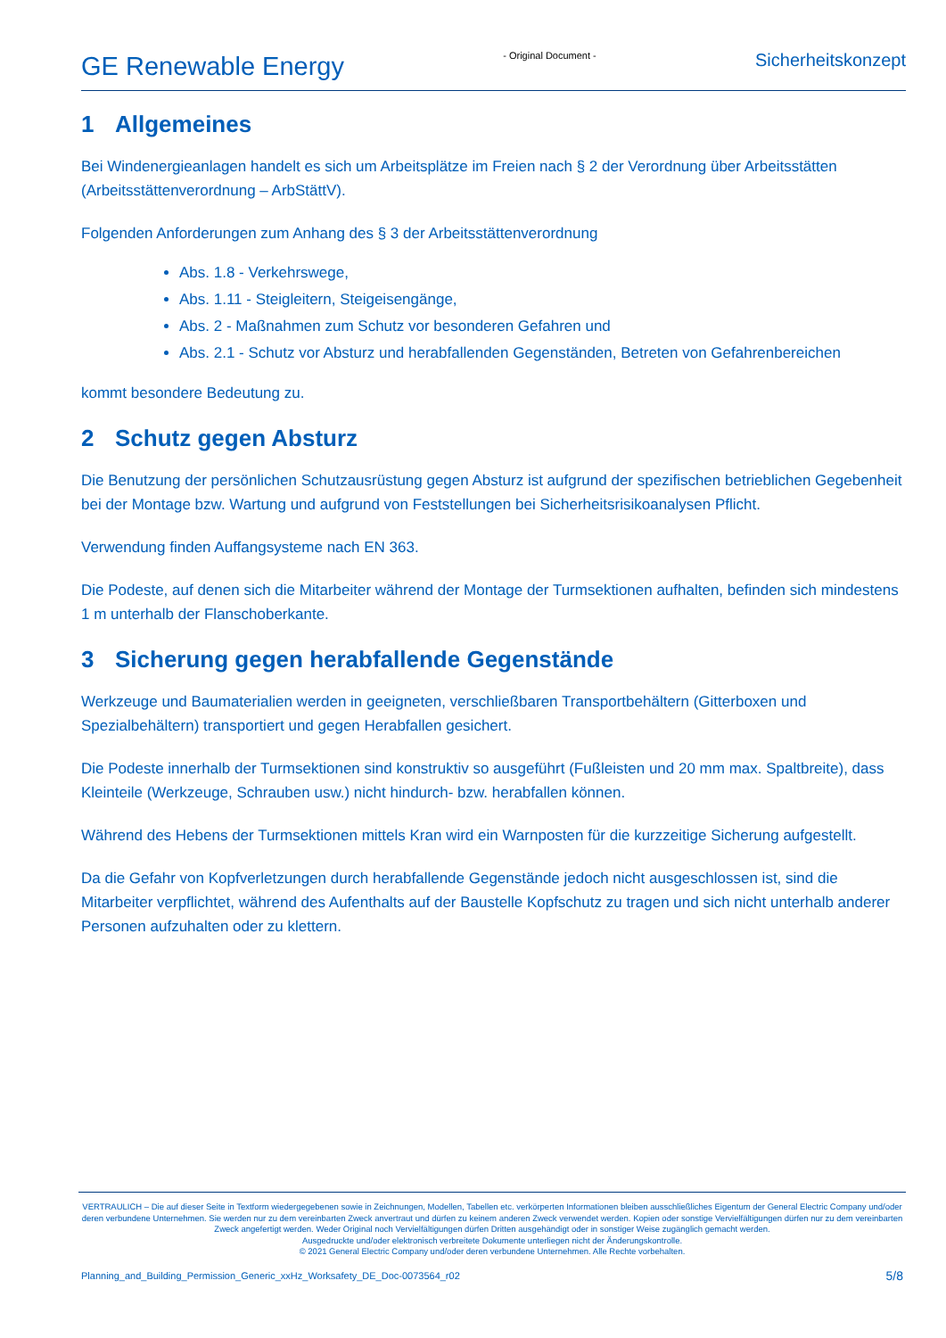GE Renewable Energy
- Original Document -
Sicherheitskonzept
1 Allgemeines
Bei Windenergieanlagen handelt es sich um Arbeitsplätze im Freien nach § 2 der Verordnung über Arbeitsstätten (Arbeitsstättenverordnung – ArbStättV).
Folgenden Anforderungen zum Anhang des § 3 der Arbeitsstättenverordnung
Abs. 1.8 - Verkehrswege,
Abs. 1.11 - Steigleitern, Steigeisengänge,
Abs. 2 - Maßnahmen zum Schutz vor besonderen Gefahren und
Abs. 2.1 - Schutz vor Absturz und herabfallenden Gegenständen, Betreten von Gefahrenbereichen
kommt besondere Bedeutung zu.
2 Schutz gegen Absturz
Die Benutzung der persönlichen Schutzausrüstung gegen Absturz ist aufgrund der spezifischen betrieblichen Gegebenheit bei der Montage bzw. Wartung und aufgrund von Feststellungen bei Sicherheitsrisikoanalysen Pflicht.
Verwendung finden Auffangsysteme nach EN 363.
Die Podeste, auf denen sich die Mitarbeiter während der Montage der Turmsektionen aufhalten, befinden sich mindestens 1 m unterhalb der Flanschoberkante.
3 Sicherung gegen herabfallende Gegenstände
Werkzeuge und Baumaterialien werden in geeigneten, verschließbaren Transportbehältern (Gitterboxen und Spezialbehältern) transportiert und gegen Herabfallen gesichert.
Die Podeste innerhalb der Turmsektionen sind konstruktiv so ausgeführt (Fußleisten und 20 mm max. Spaltbreite), dass Kleinteile (Werkzeuge, Schrauben usw.) nicht hindurch- bzw. herabfallen können.
Während des Hebens der Turmsektionen mittels Kran wird ein Warnposten für die kurzzeitige Sicherung aufgestellt.
Da die Gefahr von Kopfverletzungen durch herabfallende Gegenstände jedoch nicht ausgeschlossen ist, sind die Mitarbeiter verpflichtet, während des Aufenthalts auf der Baustelle Kopfschutz zu tragen und sich nicht unterhalb anderer Personen aufzuhalten oder zu klettern.
VERTRAULICH – Die auf dieser Seite in Textform wiedergegebenen sowie in Zeichnungen, Modellen, Tabellen etc. verkörperten Informationen bleiben ausschließliches Eigentum der General Electric Company und/oder deren verbundene Unternehmen. Sie werden nur zu dem vereinbarten Zweck anvertraut und dürfen zu keinem anderen Zweck verwendet werden. Kopien oder sonstige Vervielfältigungen dürfen nur zu dem vereinbarten Zweck angefertigt werden. Weder Original noch Vervielfältigungen dürfen Dritten ausgehändigt oder in sonstiger Weise zugänglich gemacht werden.
Ausgedruckte und/oder elektronisch verbreitete Dokumente unterliegen nicht der Änderungskontrolle.
© 2021 General Electric Company und/oder deren verbundene Unternehmen. Alle Rechte vorbehalten.
Planning_and_Building_Permission_Generic_xxHz_Worksafety_DE_Doc-0073564_r02 5/8